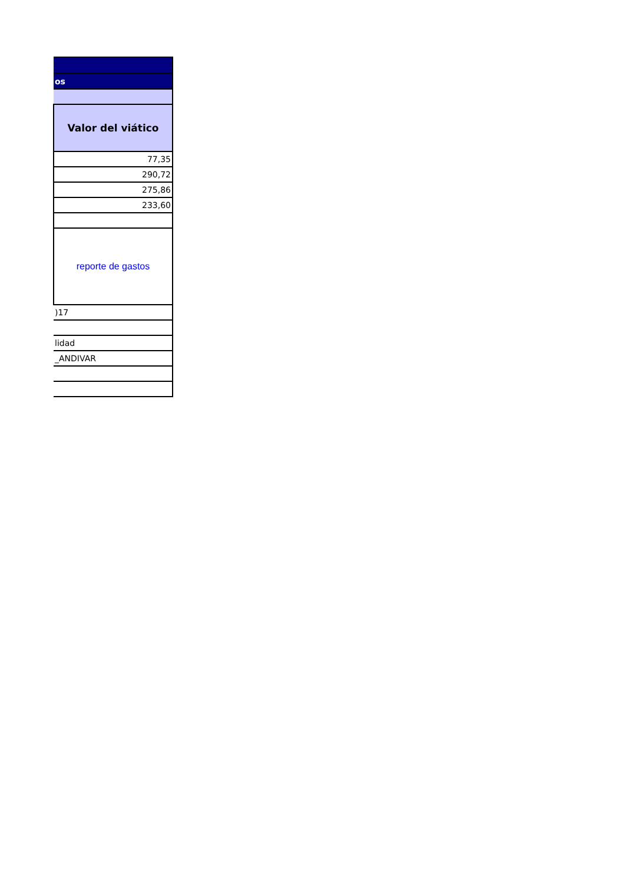| os |
| Valor del viático |
| 77,35 |
| 290,72 |
| 275,86 |
| 233,60 |
| reporte de gastos |
| )17 |
| lidad |
| _ANDIVAR |